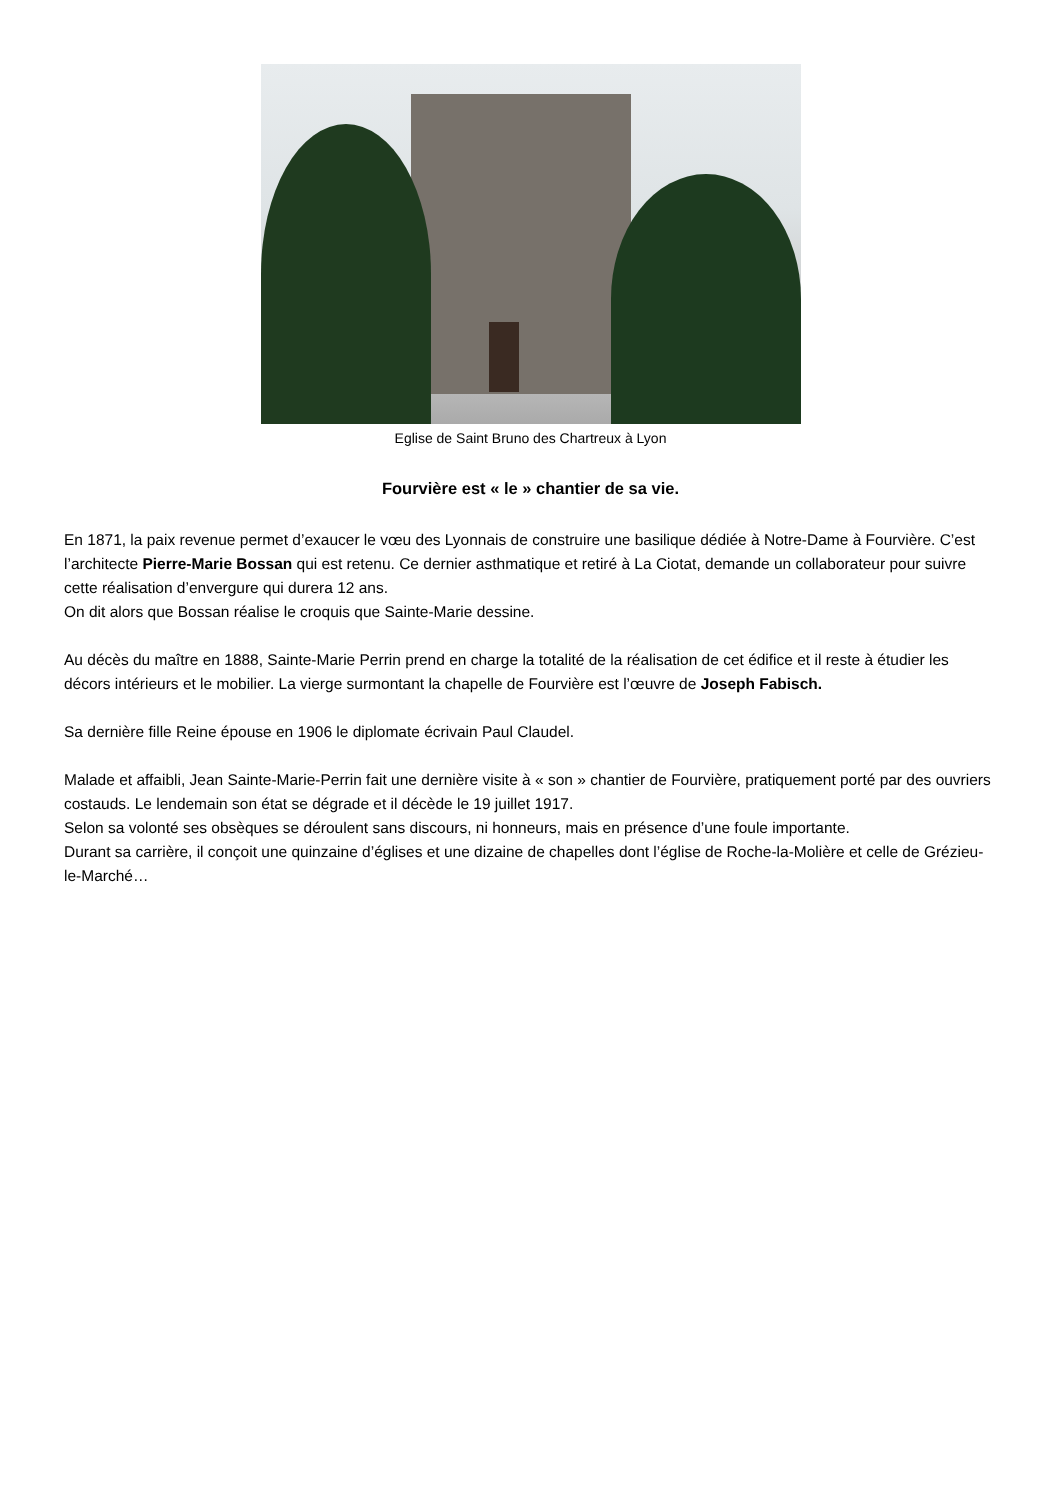Eglise de Saint Bruno des Chartreux à Lyon
Fourvière est « le » chantier de sa vie.
En 1871, la paix revenue permet d’exaucer le vœu des Lyonnais de construire une basilique dédiée à Notre-Dame à Fourvière. C’est l’architecte Pierre-Marie Bossan qui est retenu. Ce dernier asthmatique et retiré à La Ciotat, demande un collaborateur pour suivre cette réalisation d’envergure qui durera 12 ans.
On dit alors que Bossan réalise le croquis que Sainte-Marie dessine.
Au décès du maître en 1888, Sainte-Marie Perrin prend en charge la totalité de la réalisation de cet édifice et il reste à étudier les décors intérieurs et le mobilier. La vierge surmontant la chapelle de Fourvière est l’œuvre de Joseph Fabisch.
Sa dernière fille Reine épouse en 1906 le diplomate écrivain Paul Claudel.
Malade et affaibli, Jean Sainte-Marie-Perrin fait une dernière visite à « son » chantier de Fourvière, pratiquement porté par des ouvriers costauds. Le lendemain son état se dégrade et il décède le 19 juillet 1917.
Selon sa volonté ses obsèques se déroulent sans discours, ni honneurs, mais en présence d’une foule importante.
Durant sa carrière, il conçoit une quinzaine d’églises et une dizaine de chapelles dont l’église de Roche-la-Molière et celle de Grézieu-le-Marché…